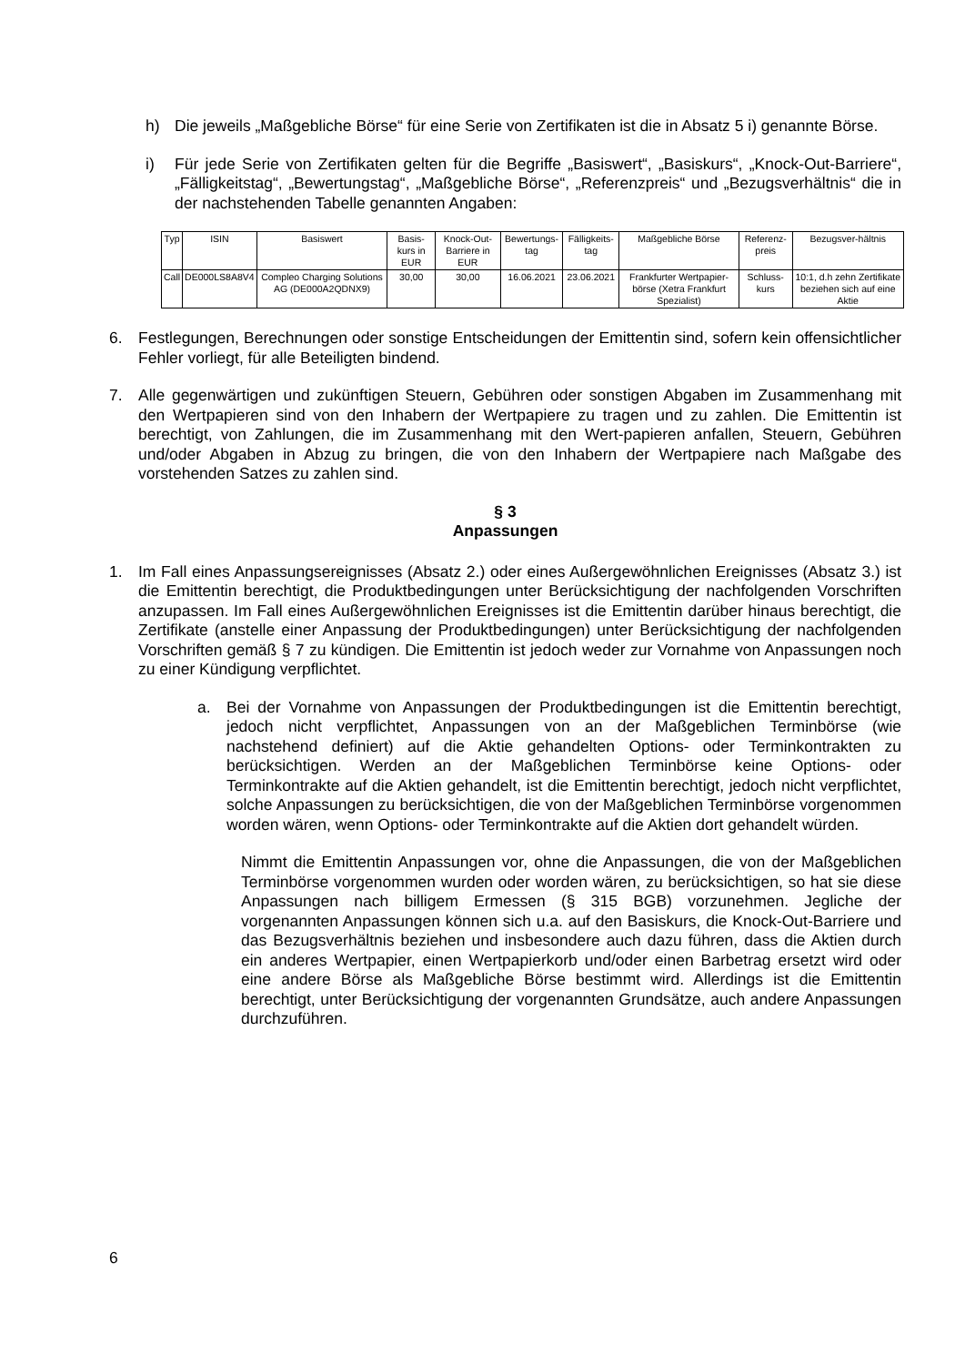h) Die jeweils „Maßgebliche Börse“ für eine Serie von Zertifikaten ist die in Absatz 5 i) genannte Börse.
i) Für jede Serie von Zertifikaten gelten für die Begriffe „Basiswert“, „Basiskurs“, „Knock-Out-Barriere“, „Fälligkeitstag“, „Bewertungstag“, „Maßgebliche Börse“, „Referenzpreis“ und „Bezugsverhältnis“ die in der nachstehenden Tabelle genannten Angaben:
| Typ | ISIN | Basiswert | Basis-kurs in EUR | Knock-Out-Barriere in EUR | Bewertungs-tag | Fälligkeits-tag | Maßgebliche Börse | Referenz-preis | Bezugsver-hältnis |
| --- | --- | --- | --- | --- | --- | --- | --- | --- | --- |
| Call | DE000LS8A8V4 | Compleo Charging Solutions AG (DE000A2QDNX9) | 30,00 | 30,00 | 16.06.2021 | 23.06.2021 | Frankfurter Wertpapier-börse (Xetra Frankfurt Spezialist) | Schluss-kurs | 10:1, d.h zehn Zertifikate beziehen sich auf eine Aktie |
6. Festlegungen, Berechnungen oder sonstige Entscheidungen der Emittentin sind, sofern kein offensichtlicher Fehler vorliegt, für alle Beteiligten bindend.
7. Alle gegenwärtigen und zukünftigen Steuern, Gebühren oder sonstigen Abgaben im Zusammenhang mit den Wertpapieren sind von den Inhabern der Wertpapiere zu tragen und zu zahlen. Die Emittentin ist berechtigt, von Zahlungen, die im Zusammenhang mit den Wert-papieren anfallen, Steuern, Gebühren und/oder Abgaben in Abzug zu bringen, die von den Inhabern der Wertpapiere nach Maßgabe des vorstehenden Satzes zu zahlen sind.
§ 3
Anpassungen
1. Im Fall eines Anpassungsereignisses (Absatz 2.) oder eines Außergewöhnlichen Ereignisses (Absatz 3.) ist die Emittentin berechtigt, die Produktbedingungen unter Berücksichtigung der nachfolgenden Vorschriften anzupassen. Im Fall eines Außergewöhnlichen Ereignisses ist die Emittentin darüber hinaus berechtigt, die Zertifikate (anstelle einer Anpassung der Produktbedingungen) unter Berücksichtigung der nachfolgenden Vorschriften gemäß § 7 zu kündigen. Die Emittentin ist jedoch weder zur Vornahme von Anpassungen noch zu einer Kündigung verpflichtet.
a. Bei der Vornahme von Anpassungen der Produktbedingungen ist die Emittentin berechtigt, jedoch nicht verpflichtet, Anpassungen von an der Maßgeblichen Terminbörse (wie nachstehend definiert) auf die Aktie gehandelten Options- oder Terminkontrakten zu berücksichtigen. Werden an der Maßgeblichen Terminbörse keine Options- oder Terminkontrakte auf die Aktien gehandelt, ist die Emittentin berechtigt, jedoch nicht verpflichtet, solche Anpassungen zu berücksichtigen, die von der Maßgeblichen Terminbörse vorgenommen worden wären, wenn Options- oder Terminkontrakte auf die Aktien dort gehandelt würden.
Nimmt die Emittentin Anpassungen vor, ohne die Anpassungen, die von der Maßgeblichen Terminbörse vorgenommen wurden oder worden wären, zu berücksichtigen, so hat sie diese Anpassungen nach billigem Ermessen (§ 315 BGB) vorzunehmen. Jegliche der vorgenannten Anpassungen können sich u.a. auf den Basiskurs, die Knock-Out-Barriere und das Bezugsverhältnis beziehen und insbesondere auch dazu führen, dass die Aktien durch ein anderes Wertpapier, einen Wertpapierkorb und/oder einen Barbetrag ersetzt wird oder eine andere Börse als Maßgebliche Börse bestimmt wird. Allerdings ist die Emittentin berechtigt, unter Berücksichtigung der vorgenannten Grundsätze, auch andere Anpassungen durchzuführen.
6